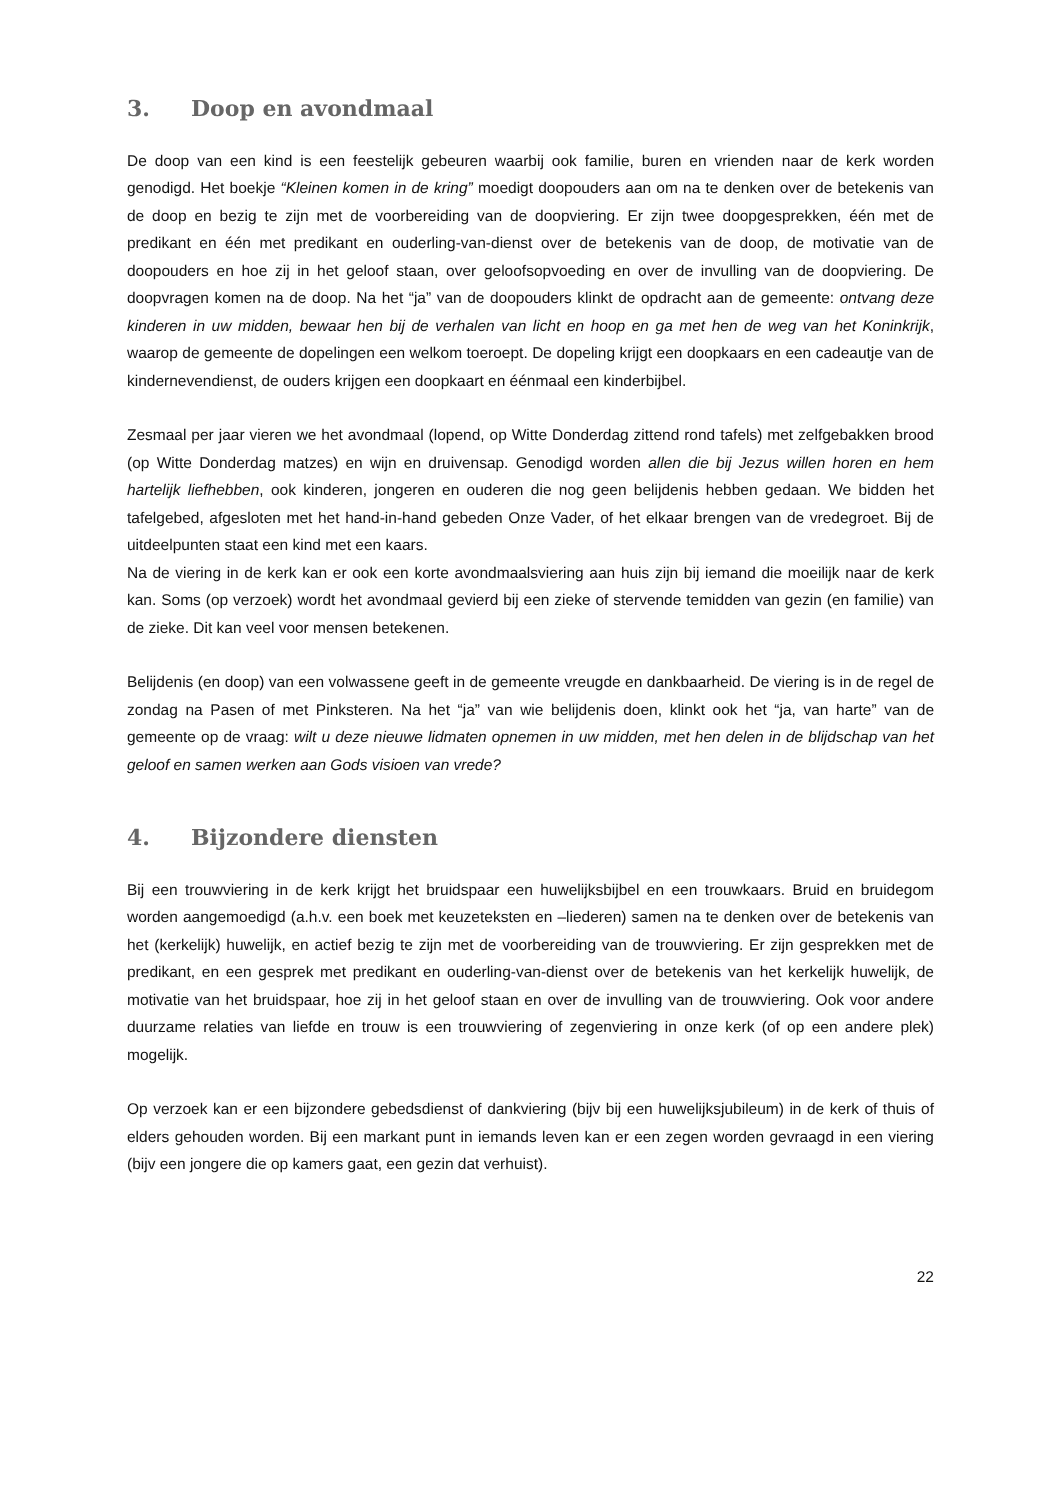3. Doop en avondmaal
De doop van een kind is een feestelijk gebeuren waarbij ook familie, buren en vrienden naar de kerk worden genodigd. Het boekje “Kleinen komen in de kring” moedigt doopouders aan om na te denken over de betekenis van de doop en bezig te zijn met de voorbereiding van de doopviering. Er zijn twee doopgesprekken, één met de predikant en één met predikant en ouderling-van-dienst over de betekenis van de doop, de motivatie van de doopouders en hoe zij in het geloof staan, over geloofsopvoeding en over de invulling van de doopviering. De doopvragen komen na de doop. Na het “ja” van de doopouders klinkt de opdracht aan de gemeente: ontvang deze kinderen in uw midden, bewaar hen bij de verhalen van licht en hoop en ga met hen de weg van het Koninkrijk, waarop de gemeente de dopelingen een welkom toeroept. De dopeling krijgt een doopkaars en een cadeautje van de kindernevendienst, de ouders krijgen een doopkaart en éénmaal een kinderbijbel.
Zesmaal per jaar vieren we het avondmaal (lopend, op Witte Donderdag zittend rond tafels) met zelfgebakken brood (op Witte Donderdag matzes) en wijn en druivensap. Genodigd worden allen die bij Jezus willen horen en hem hartelijk liefhebben, ook kinderen, jongeren en ouderen die nog geen belijdenis hebben gedaan. We bidden het tafelgebed, afgesloten met het hand-in-hand gebeden Onze Vader, of het elkaar brengen van de vredegroet. Bij de uitdeelpunten staat een kind met een kaars.
Na de viering in de kerk kan er ook een korte avondmaalsviering aan huis zijn bij iemand die moeilijk naar de kerk kan. Soms (op verzoek) wordt het avondmaal gevierd bij een zieke of stervende temidden van gezin (en familie) van de zieke. Dit kan veel voor mensen betekenen.
Belijdenis (en doop) van een volwassene geeft in de gemeente vreugde en dankbaarheid. De viering is in de regel de zondag na Pasen of met Pinksteren. Na het “ja” van wie belijdenis doen, klinkt ook het “ja, van harte” van de gemeente op de vraag: wilt u deze nieuwe lidmaten opnemen in uw midden, met hen delen in de blijdschap van het geloof en samen werken aan Gods visioen van vrede?
4. Bijzondere diensten
Bij een trouwviering in de kerk krijgt het bruidspaar een huwelijksbijbel en een trouwkaars. Bruid en bruidegom worden aangemoedigd (a.h.v. een boek met keuzeteksten en –liederen) samen na te denken over de betekenis van het (kerkelijk) huwelijk, en actief bezig te zijn met de voorbereiding van de trouwviering. Er zijn gesprekken met de predikant, en een gesprek met predikant en ouderling-van-dienst over de betekenis van het kerkelijk huwelijk, de motivatie van het bruidspaar, hoe zij in het geloof staan en over de invulling van de trouwviering. Ook voor andere duurzame relaties van liefde en trouw is een trouwviering of zegenviering in onze kerk (of op een andere plek) mogelijk.
Op verzoek kan er een bijzondere gebedsdienst of dankviering (bijv bij een huwelijksjubileum) in de kerk of thuis of elders gehouden worden. Bij een markant punt in iemands leven kan er een zegen worden gevraagd in een viering (bijv een jongere die op kamers gaat, een gezin dat verhuist).
22